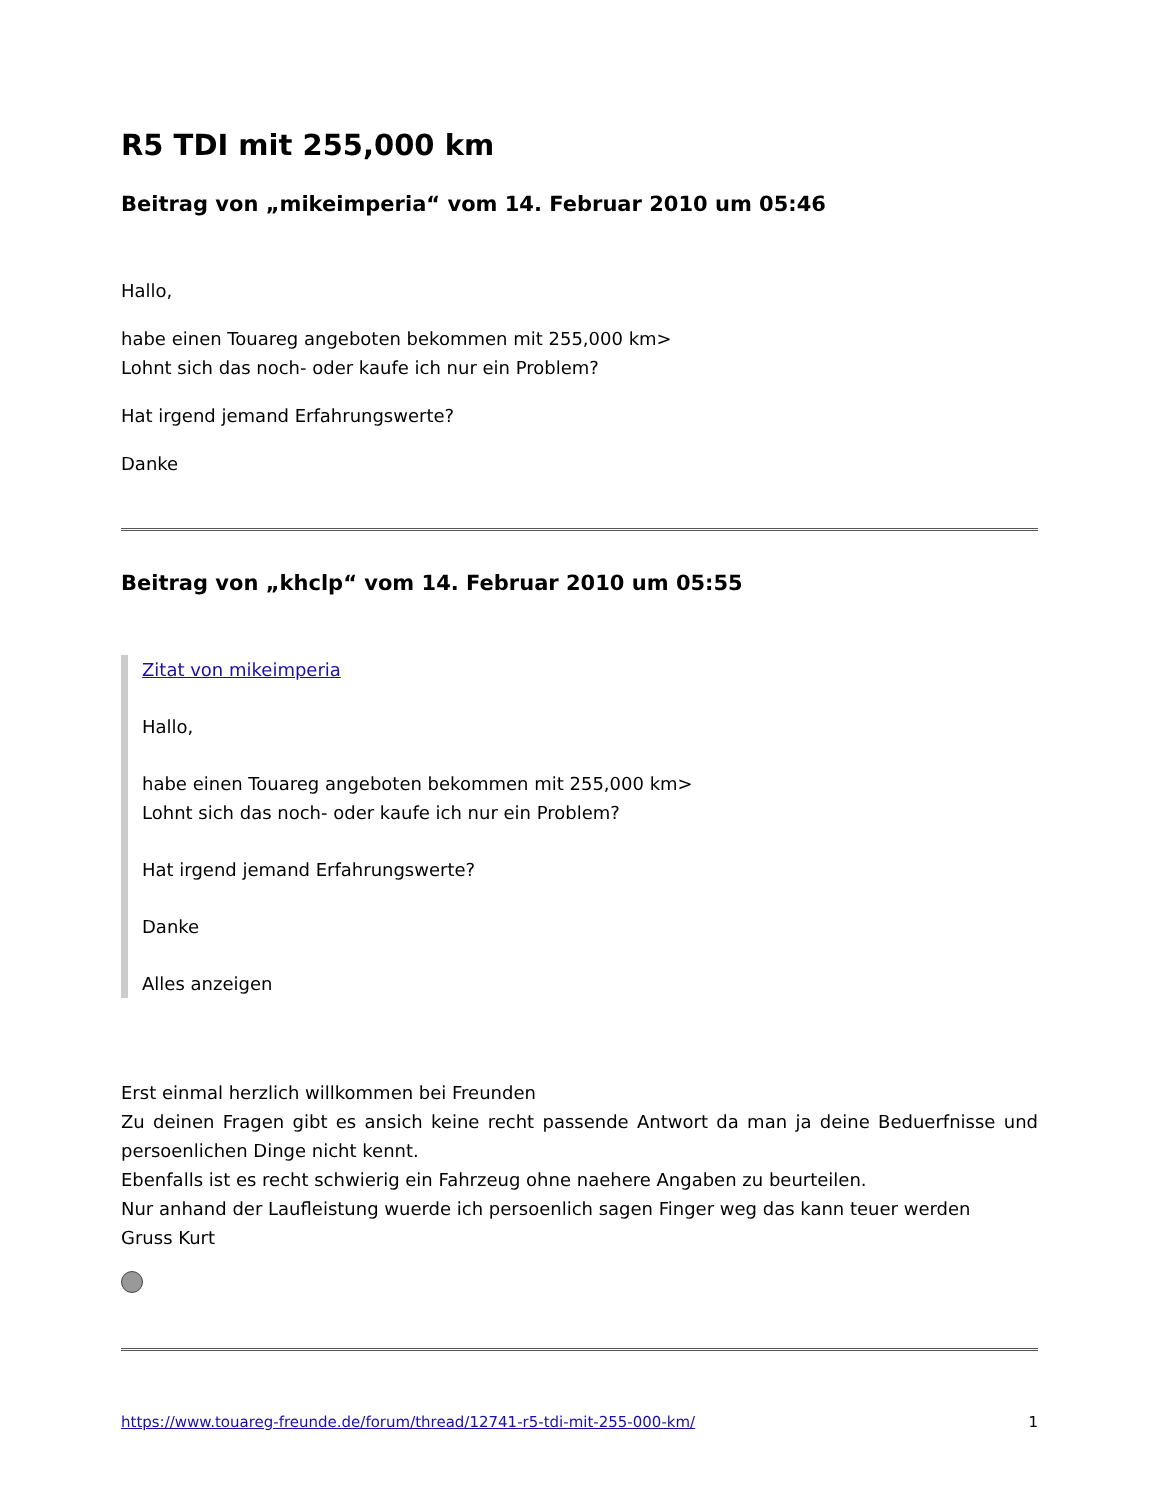R5 TDI mit 255,000 km
Beitrag von „mikeimperia“ vom 14. Februar 2010 um 05:46
Hallo,
habe einen Touareg angeboten bekommen mit 255,000 km>
Lohnt sich das noch- oder kaufe ich nur ein Problem?
Hat irgend jemand Erfahrungswerte?
Danke
Beitrag von „khclp“ vom 14. Februar 2010 um 05:55
Zitat von mikeimperia
Hallo,
habe einen Touareg angeboten bekommen mit 255,000 km>
Lohnt sich das noch- oder kaufe ich nur ein Problem?
Hat irgend jemand Erfahrungswerte?
Danke
Alles anzeigen
Erst einmal herzlich willkommen bei Freunden
Zu deinen Fragen gibt es ansich keine recht passende Antwort da man ja deine Beduerfnisse und persoenlichen Dinge nicht kennt.
Ebenfalls ist es recht schwierig ein Fahrzeug ohne naehere Angaben zu beurteilen.
Nur anhand der Laufleistung wuerde ich persoenlich sagen Finger weg das kann teuer werden
Gruss Kurt
https://www.touareg-freunde.de/forum/thread/12741-r5-tdi-mit-255-000-km/ 1